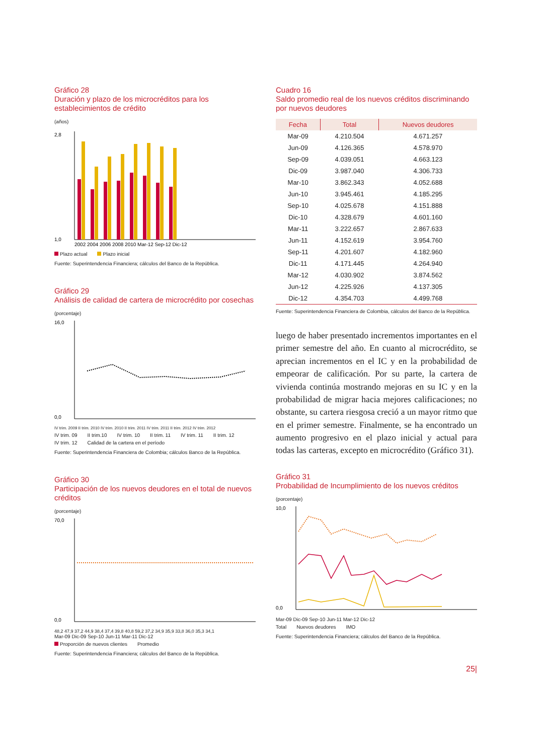Gráfico 28
Duración y plazo de los microcréditos para los establecimientos de crédito
(años)
2,8
1,0
2002 2004 2006 2008 2010 Mar-12 Sep-12 Dic-12
Plazo actual Plazo inicial
Fuente: Superintendencia Financiera; cálculos del Banco de la República.
Gráfico 29
Análisis de calidad de cartera de microcrédito por cosechas
(porcentaje)
16,0
0,0
IV trim. 2009 II trim. 2010 IV trim. 2010 II trim. 2011 IV trim. 2011 II trim. 2012 IV trim. 2012
IV trim. 09 II trim.10 IV trim. 10 II trim. 11 IV trim. 11 II trim. 12 IV trim. 12 Calidad de la cartera en el período
Fuente: Superintendencia Financiera de Colombia; cálculos Banco de la República.
Gráfico 30
Participación de los nuevos deudores en el total de nuevos créditos
(porcentaje)
70,0
0,0
48,2 47,9 37,2 44,9 38,4 37,4 39,8 40,8 59,2 37,2 34,9 35,9 33,8 36,0 35,3 34,1
Mar-09 Dic-09 Sep-10 Jun-11 Mar-11 Dic-12
Proporción de nuevos clientes Promedio
Fuente: Superintendencia Financiera; cálculos del Banco de la República.
Cuadro 16
Saldo promedio real de los nuevos créditos discriminando por nuevos deudores
| Fecha | Total | Nuevos deudores |
| --- | --- | --- |
| Mar-09 | 4.210.504 | 4.671.257 |
| Jun-09 | 4.126.365 | 4.578.970 |
| Sep-09 | 4.039.051 | 4.663.123 |
| Dic-09 | 3.987.040 | 4.306.733 |
| Mar-10 | 3.862.343 | 4.052.688 |
| Jun-10 | 3.945.461 | 4.185.295 |
| Sep-10 | 4.025.678 | 4.151.888 |
| Dic-10 | 4.328.679 | 4.601.160 |
| Mar-11 | 3.222.657 | 2.867.633 |
| Jun-11 | 4.152.619 | 3.954.760 |
| Sep-11 | 4.201.607 | 4.182.960 |
| Dic-11 | 4.171.445 | 4.264.940 |
| Mar-12 | 4.030.902 | 3.874.562 |
| Jun-12 | 4.225.926 | 4.137.305 |
| Dic-12 | 4.354.703 | 4.499.768 |
Fuente: Superintendencia Financiera de Colombia, cálculos del Banco de la República.
luego de haber presentado incrementos importantes en el primer semestre del año. En cuanto al microcrédito, se aprecian incrementos en el IC y en la probabilidad de empeorar de calificación. Por su parte, la cartera de vivienda continúa mostrando mejoras en su IC y en la probabilidad de migrar hacia mejores calificaciones; no obstante, su cartera riesgosa creció a un mayor ritmo que en el primer semestre. Finalmente, se ha encontrado un aumento progresivo en el plazo inicial y actual para todas las carteras, excepto en microcrédito (Gráfico 31).
Gráfico 31
Probabilidad de Incumplimiento de los nuevos créditos
(porcentaje)
10,0
0,0
Mar-09 Dic-09 Sep-10 Jun-11 Mar-12 Dic-12
Total Nuevos deudores IMO
Fuente: Superintendencia Financiera; cálculos del Banco de la República.
25|